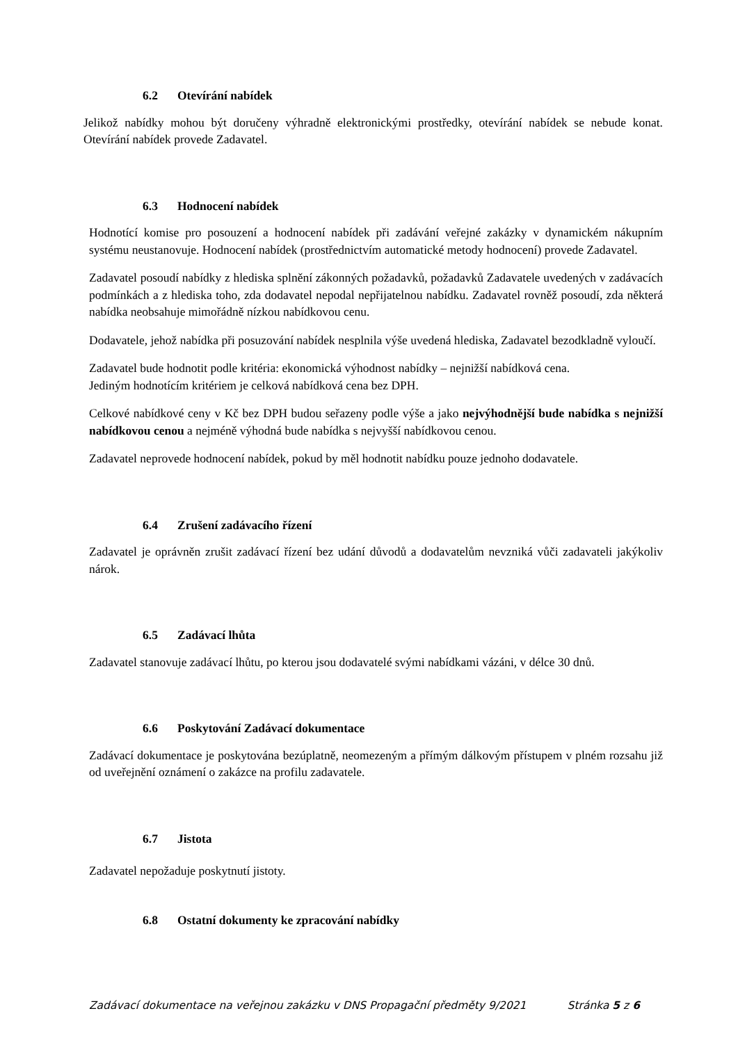6.2 Otevírání nabídek
Jelikož nabídky mohou být doručeny výhradně elektronickými prostředky, otevírání nabídek se nebude konat. Otevírání nabídek provede Zadavatel.
6.3 Hodnocení nabídek
Hodnotící komise pro posouzení a hodnocení nabídek při zadávání veřejné zakázky v dynamickém nákupním systému neustanovuje. Hodnocení nabídek (prostřednictvím automatické metody hodnocení) provede Zadavatel.
Zadavatel posoudí nabídky z hlediska splnění zákonných požadavků, požadavků Zadavatele uvedených v zadávacích podmínkách a z hlediska toho, zda dodavatel nepodal nepřijatelnou nabídku. Zadavatel rovněž posoudí, zda některá nabídka neobsahuje mimořádně nízkou nabídkovou cenu.
Dodavatele, jehož nabídka při posuzování nabídek nesplnila výše uvedená hlediska, Zadavatel bezodkladně vyloučí.
Zadavatel bude hodnotit podle kritéria: ekonomická výhodnost nabídky – nejnižší nabídková cena.
Jediným hodnotícím kritériem je celková nabídková cena bez DPH.
Celkové nabídkové ceny v Kč bez DPH budou seřazeny podle výše a jako nejvýhodnější bude nabídka s nejnižší nabídkovou cenou a nejméně výhodná bude nabídka s nejvyšší nabídkovou cenou.
Zadavatel neprovede hodnocení nabídek, pokud by měl hodnotit nabídku pouze jednoho dodavatele.
6.4 Zrušení zadávacího řízení
Zadavatel je oprávněn zrušit zadávací řízení bez udání důvodů a dodavatelům nevzniká vůči zadavateli jakýkoliv nárok.
6.5 Zadávací lhůta
Zadavatel stanovuje zadávací lhůtu, po kterou jsou dodavatelé svými nabídkami vázáni, v délce 30 dnů.
6.6 Poskytování Zadávací dokumentace
Zadávací dokumentace je poskytována bezúplatně, neomezeným a přímým dálkovým přístupem v plném rozsahu již od uveřejnění oznámení o zakázce na profilu zadavatele.
6.7 Jistota
Zadavatel nepožaduje poskytnutí jistoty.
6.8 Ostatní dokumenty ke zpracování nabídky
Zadávací dokumentace na veřejnou zakázku v DNS Propagační předměty 9/2021 Stránka 5 z 6